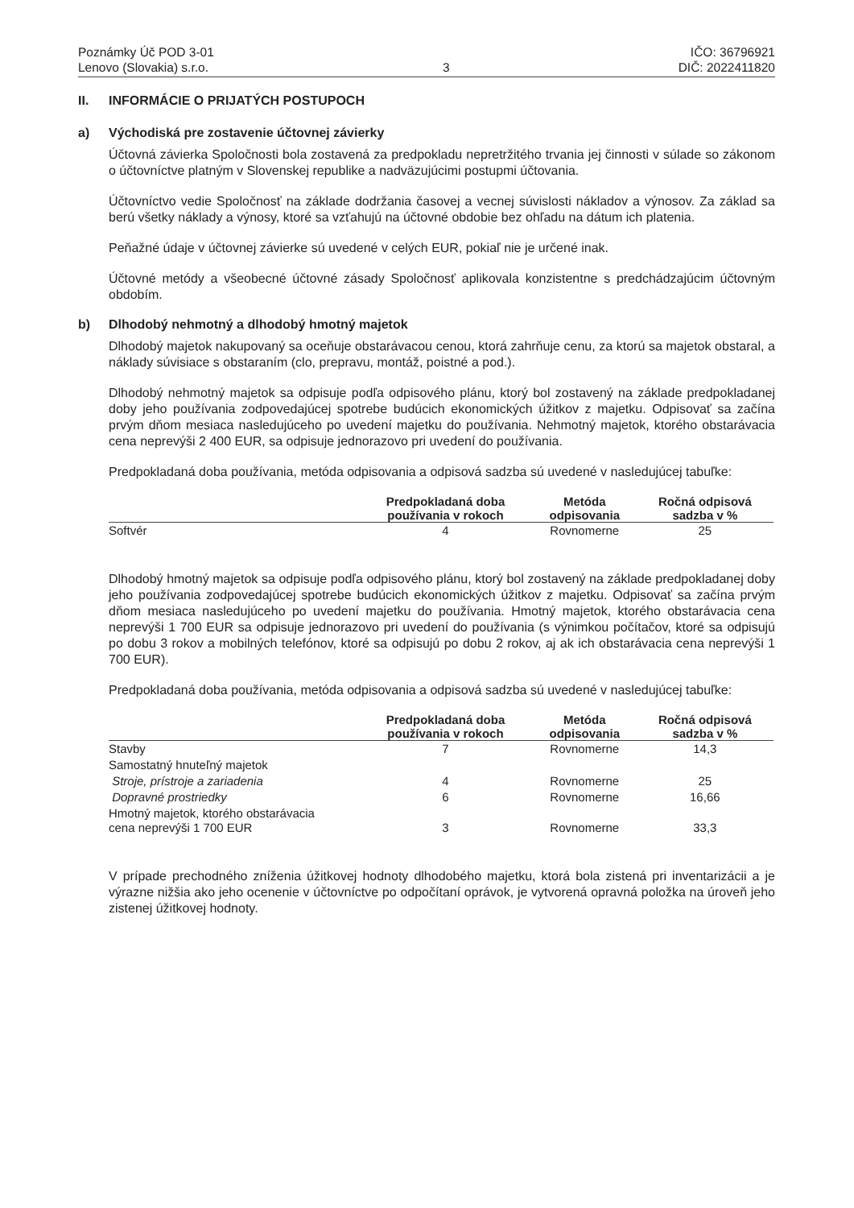Poznámky Úč POD 3-01
Lenovo (Slovakia) s.r.o.
3
IČO: 36796921
DIČ: 2022411820
II. INFORMÁCIE O PRIJATÝCH POSTUPOCH
a) Východiská pre zostavenie účtovnej závierky
Účtovná závierka Spoločnosti bola zostavená za predpokladu nepretržitého trvania jej činnosti v súlade so zákonom o účtovníctve platným v Slovenskej republike a nadväzujúcimi postupmi účtovania.
Účtovníctvo vedie Spoločnosť na základe dodržania časovej a vecnej súvislosti nákladov a výnosov. Za základ sa berú všetky náklady a výnosy, ktoré sa vzťahujú na účtovné obdobie bez ohľadu na dátum ich platenia.
Peňažné údaje v účtovnej závierke sú uvedené v celých EUR, pokiaľ nie je určené inak.
Účtovné metódy a všeobecné účtovné zásady Spoločnosť aplikovala konzistentne s predchádzajúcim účtovným obdobím.
b) Dlhodobý nehmotný a dlhodobý hmotný majetok
Dlhodobý majetok nakupovaný sa oceňuje obstarávacou cenou, ktorá zahrňuje cenu, za ktorú sa majetok obstaral, a náklady súvisiace s obstaraním (clo, prepravu, montáž, poistné a pod.).
Dlhodobý nehmotný majetok sa odpisuje podľa odpisového plánu, ktorý bol zostavený na základe predpokladanej doby jeho používania zodpovedajúcej spotrebe budúcich ekonomických úžitkov z majetku. Odpisovať sa začína prvým dňom mesiaca nasledujúceho po uvedení majetku do používania. Nehmotný majetok, ktorého obstarávacia cena neprevýši 2 400 EUR, sa odpisuje jednorazovo pri uvedení do používania.
Predpokladaná doba používania, metóda odpisovania a odpisová sadzba sú uvedené v nasledujúcej tabuľke:
| | Predpokladaná doba používania v rokoch | Metóda odpisovania | Ročná odpisová sadzba v % |
| --- | --- | --- | --- |
| Softvér | 4 | Rovnomerne | 25 |
Dlhodobý hmotný majetok sa odpisuje podľa odpisového plánu, ktorý bol zostavený na základe predpokladanej doby jeho používania zodpovedajúcej spotrebe budúcich ekonomických úžitkov z majetku. Odpisovať sa začína prvým dňom mesiaca nasledujúceho po uvedení majetku do používania. Hmotný majetok, ktorého obstarávacia cena neprevýši 1 700 EUR sa odpisuje jednorazovo pri uvedení do používania (s výnimkou počítačov, ktoré sa odpisujú po dobu 3 rokov a mobilných telefónov, ktoré sa odpisujú po dobu 2 rokov, aj ak ich obstarávacia cena neprevýši 1 700 EUR).
Predpokladaná doba používania, metóda odpisovania a odpisová sadzba sú uvedené v nasledujúcej tabuľke:
| | Predpokladaná doba používania v rokoch | Metóda odpisovania | Ročná odpisová sadzba v % |
| --- | --- | --- | --- |
| Stavby | 7 | Rovnomerne | 14,3 |
| Samostatný hnuteľný majetok | | | |
| Stroje, prístroje a zariadenia | 4 | Rovnomerne | 25 |
| Dopravné prostriedky | 6 | Rovnomerne | 16,66 |
| Hmotný majetok, ktorého obstarávacia cena neprevýši 1 700 EUR | 3 | Rovnomerne | 33,3 |
V prípade prechodného zníženia úžitkovej hodnoty dlhodobého majetku, ktorá bola zistená pri inventarizácii a je výrazne nižšia ako jeho ocenenie v účtovníctve po odpočítaní oprávok, je vytvorená opravná položka na úroveň jeho zistenej úžitkovej hodnoty.